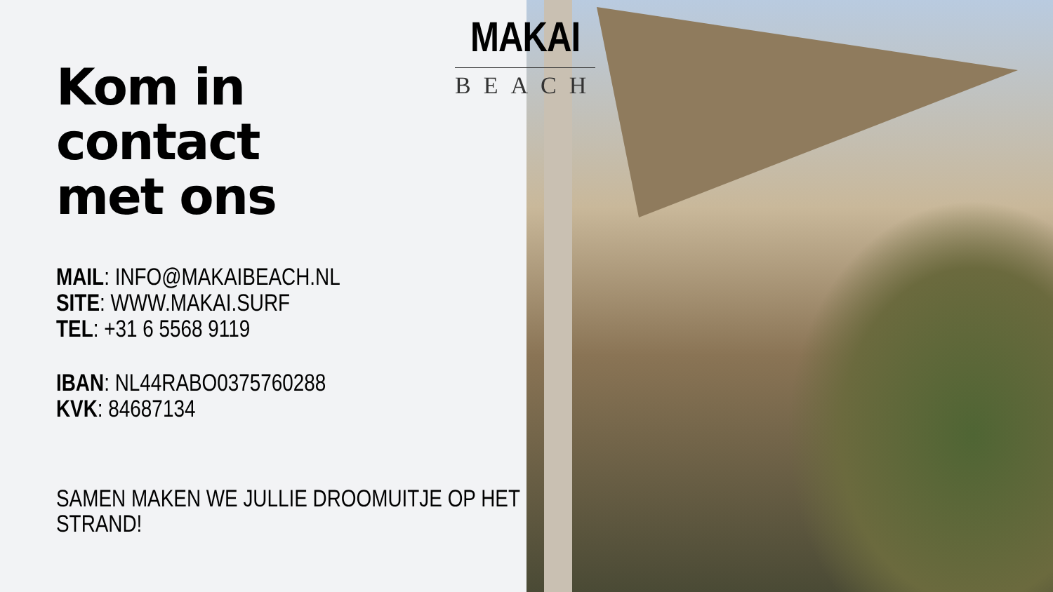MAKAI
BEACH
Kom in
contact
met ons
MAIL: INFO@MAKAIBEACH.NL
SITE: WWW.MAKAI.SURF
TEL: +31 6 5568 9119
IBAN: NL44RABO0375760288
KVK: 84687134
SAMEN MAKEN WE JULLIE DROOMUITJE OP HET STRAND!